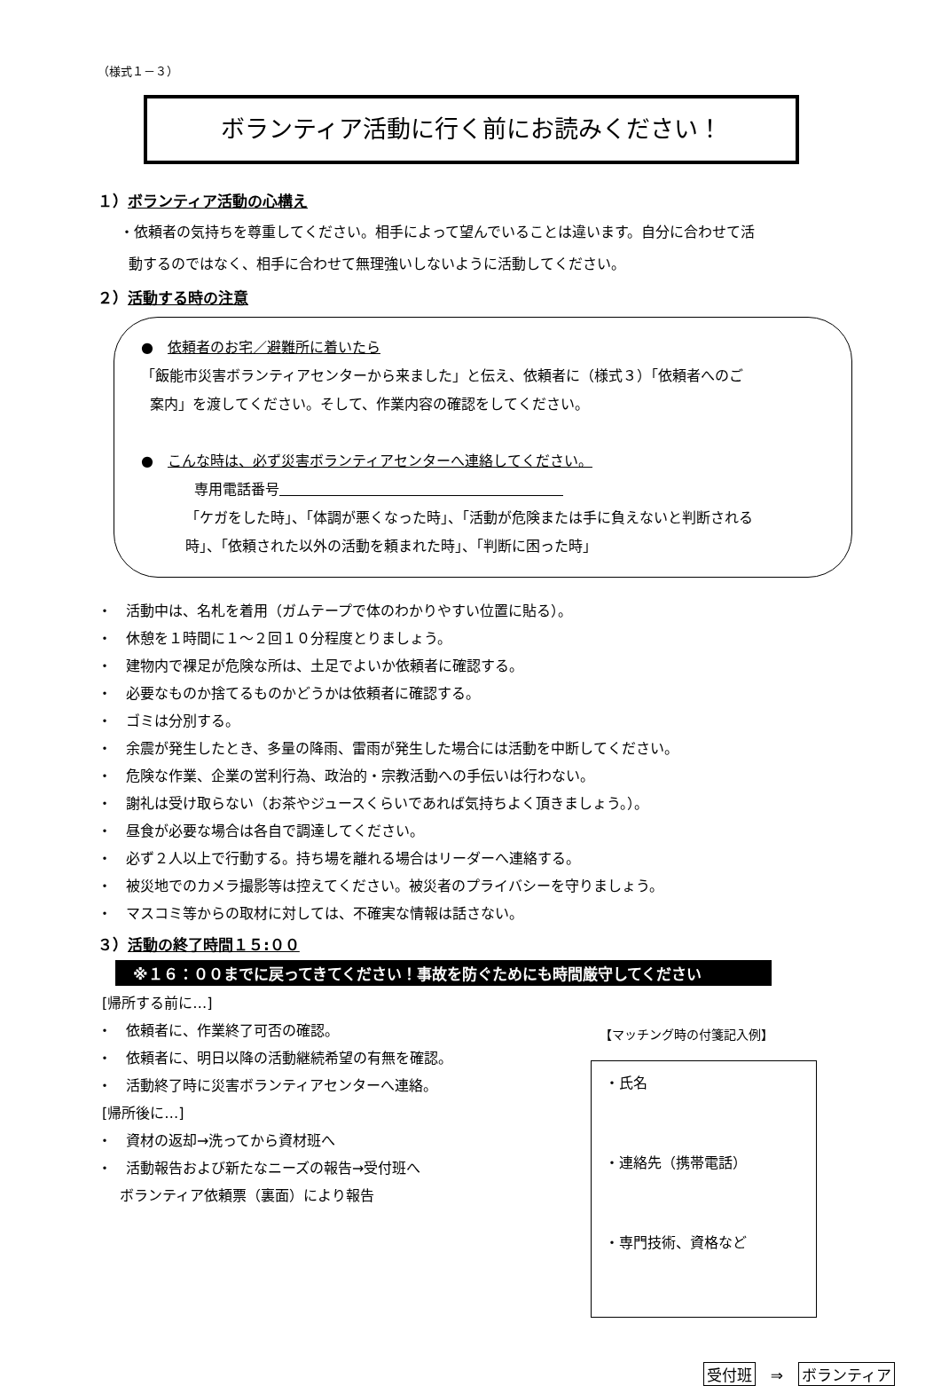（様式１－３）
ボランティア活動に行く前にお読みください！
１）ボランティア活動の心構え
・依頼者の気持ちを尊重してください。相手によって望んでいることは違います。自分に合わせて活
動するのではなく、相手に合わせて無理強いしないように活動してください。
２）活動する時の注意
●　依頼者のお宅／避難所に着いたら
「飯能市災害ボランティアセンターから来ました」と伝え、依頼者に（様式３）「依頼者へのご
案内」を渡してください。そして、作業内容の確認をしてください。
●　こんな時は、必ず災害ボランティアセンターへ連絡してください。
専用電話番号　　　　　　　　　　　　　　　　　　　　
「ケガをした時」、「体調が悪くなった時」、「活動が危険または手に負えないと判断される
時」、「依頼された以外の活動を頼まれた時」、「判断に困った時」
・　活動中は、名札を着用（ガムテープで体のわかりやすい位置に貼る）。
・　休憩を１時間に１～２回１０分程度とりましょう。
・　建物内で裸足が危険な所は、土足でよいか依頼者に確認する。
・　必要なものか捨てるものかどうかは依頼者に確認する。
・　ゴミは分別する。
・　余震が発生したとき、多量の降雨、雷雨が発生した場合には活動を中断してください。
・　危険な作業、企業の営利行為、政治的・宗教活動への手伝いは行わない。
・　謝礼は受け取らない（お茶やジュースくらいであれば気持ちよく頂きましょう。）。
・　昼食が必要な場合は各自で調達してください。
・　必ず２人以上で行動する。持ち場を離れる場合はリーダーへ連絡する。
・　被災地でのカメラ撮影等は控えてください。被災者のプライバシーを守りましょう。
・　マスコミ等からの取材に対しては、不確実な情報は話さない。
３）活動の終了時間１５:００
※１６：００までに戻ってきてください！事故を防ぐためにも時間厳守してください
[帰所する前に…]
・　依頼者に、作業終了可否の確認。
・　依頼者に、明日以降の活動継続希望の有無を確認。
・　活動終了時に災害ボランティアセンターへ連絡。
[帰所後に…]
・　資材の返却→洗ってから資材班へ
・　活動報告および新たなニーズの報告→受付班へ
ボランティア依頼票（裏面）により報告
【マッチング時の付箋記入例】
・氏名
・連絡先（携帯電話）
・専門技術、資格など
受付班　⇒　ボランティア